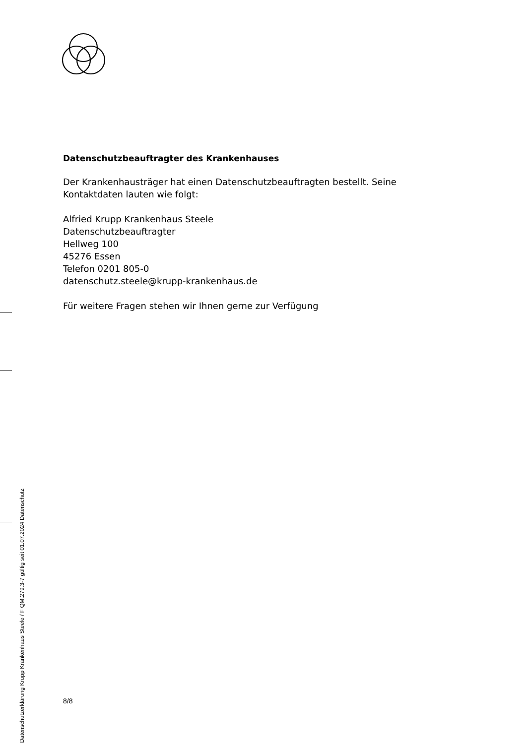Datenschutzbeauftragter des Krankenhauses
Der Krankenhausträger hat einen Datenschutzbeauftragten bestellt. Seine
Kontaktdaten lauten wie folgt:
Alfried Krupp Krankenhaus Steele
Datenschutzbeauftragter
Hellweg 100
45276 Essen
Telefon 0201 805-0
datenschutz.steele@krupp-krankenhaus.de
Für weitere Fragen stehen wir Ihnen gerne zur Verfügung
8/8
Datenschutzerklärung Krupp Krankenhaus Steele / F QM.279.3-7 gültig seit 01.07.2024 Datenschutz